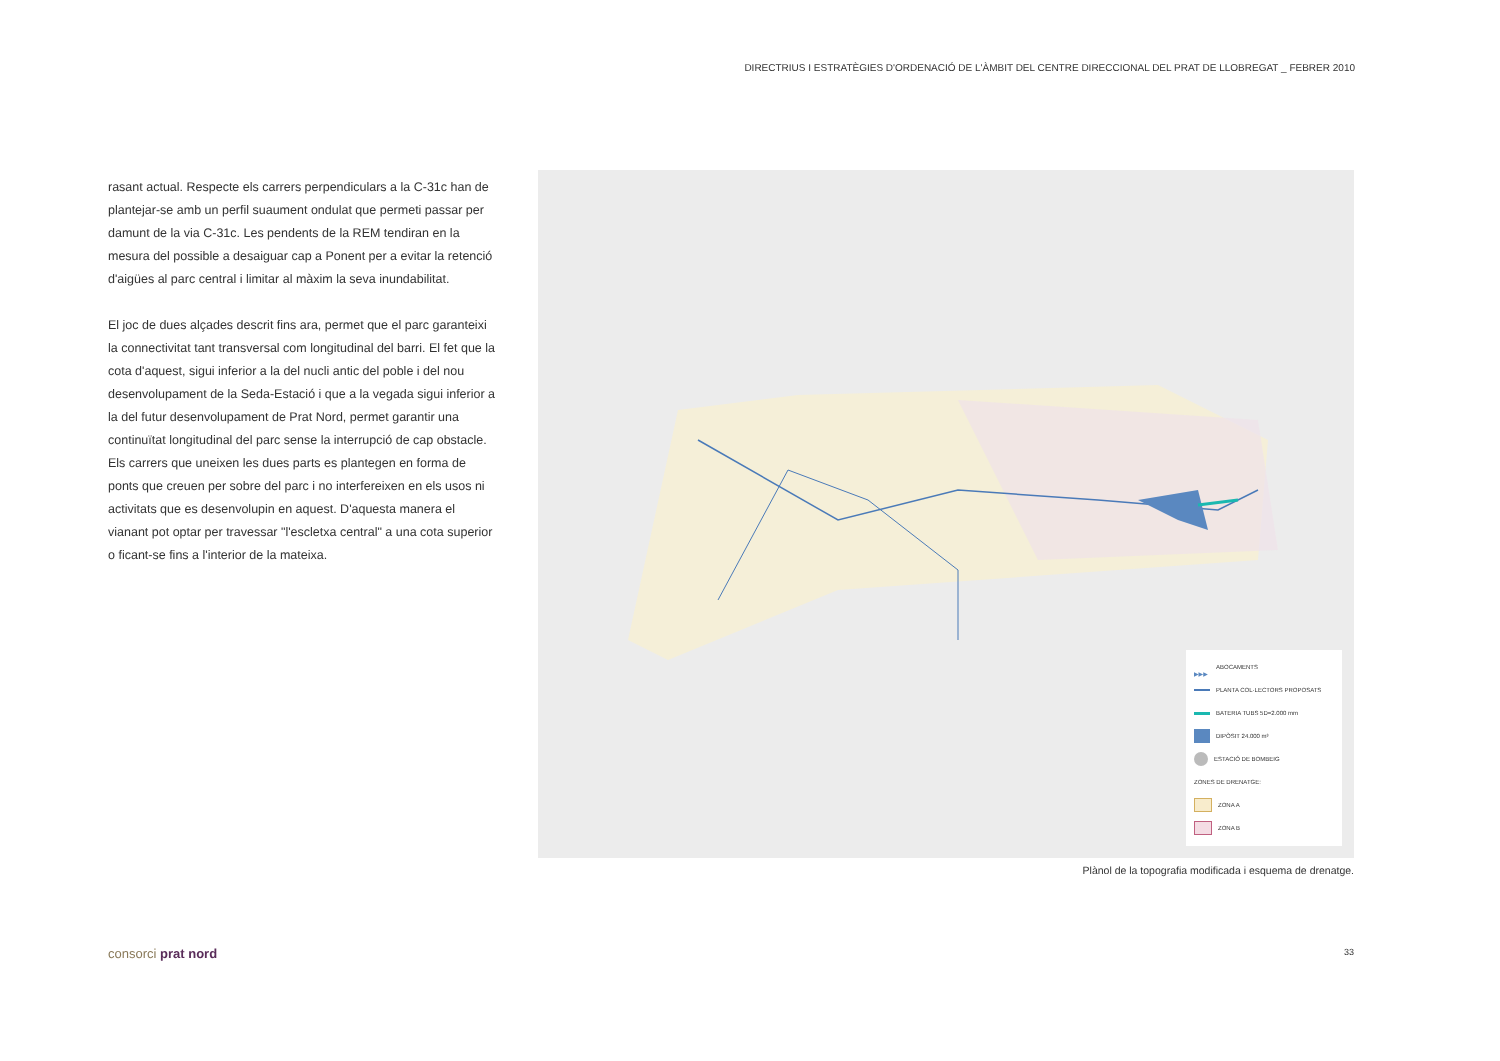DIRECTRIUS I ESTRATÈGIES D'ORDENACIÓ DE L'ÀMBIT DEL CENTRE DIRECCIONAL DEL PRAT DE LLOBREGAT _ FEBRER 2010
rasant actual. Respecte els carrers perpendiculars a la C-31c han de plantejar-se amb un perfil suaument ondulat que permeti passar per damunt de la via C-31c. Les pendents de la REM tendiran en la mesura del possible a desaiguar cap a Ponent per a evitar la retenció d'aigües al parc central i limitar al màxim la seva inundabilitat.
El joc de dues alçades descrit fins ara, permet que el parc garanteixi la connectivitat tant transversal com longitudinal del barri. El fet que la cota d'aquest, sigui inferior a la del nucli antic del poble i del nou desenvolupament de la Seda-Estació i que a la vegada sigui inferior a la del futur desenvolupament de Prat Nord, permet garantir una continuïtat longitudinal del parc sense la interrupció de cap obstacle. Els carrers que uneixen les dues parts es plantegen en forma de ponts que creuen per sobre del parc i no interfereixen en els usos ni activitats que es desenvolupin en aquest. D'aquesta manera el vianant pot optar per travessar "l'escletxa central" a una cota superior o ficant-se fins a l'interior de la mateixa.
▶▶▶ ABOCAMENTS
PLANTA COL·LECTORS PROPOSATS
BATERIA TUBS 5D=2.000 mm
DIPÒSIT 24.000 m³
ESTACIÓ DE BOMBEIG
ZONES DE DRENATGE:
ZONA A
ZONA B
Plànol de la topografia modificada i esquema de drenatge.
consorci prat nord 33